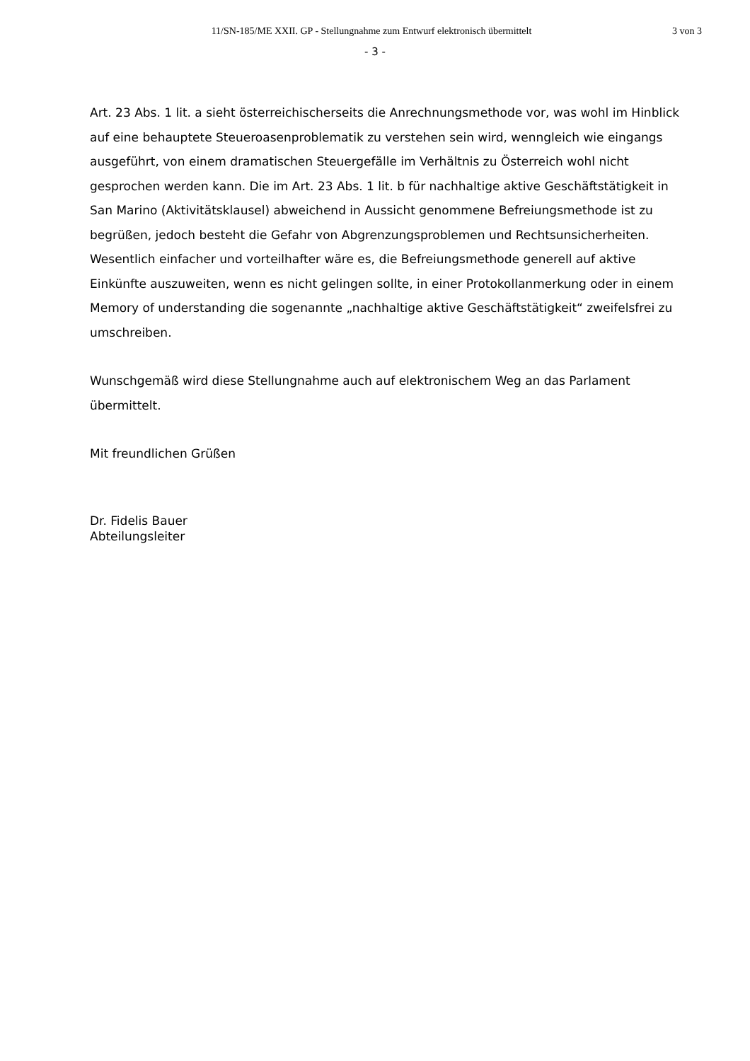11/SN-185/ME XXII. GP - Stellungnahme zum Entwurf elektronisch übermittelt
3 von 3
- 3 -
Art. 23 Abs. 1 lit. a sieht österreichischerseits die Anrechnungsmethode vor, was wohl im Hinblick auf eine behauptete Steueroasenproblematik zu verstehen sein wird, wenngleich wie eingangs ausgeführt, von einem dramatischen Steuergefälle im Verhältnis zu Österreich wohl nicht gesprochen werden kann. Die im Art. 23 Abs. 1 lit. b für nachhaltige aktive Geschäftstätigkeit in San Marino (Aktivitätsklausel) abweichend in Aussicht genommene Befreiungsmethode ist zu begrüßen, jedoch besteht die Gefahr von Abgrenzungsproblemen und Rechtsunsicherheiten. Wesentlich einfacher und vorteilhafter wäre es, die Befreiungsmethode generell auf aktive Einkünfte auszuweiten, wenn es nicht gelingen sollte, in einer Protokollanmerkung oder in einem Memory of understanding die sogenannte „nachhaltige aktive Geschäftstätigkeit“ zweifelsfrei zu umschreiben.
Wunschgemäß wird diese Stellungnahme auch auf elektronischem Weg an das Parlament übermittelt.
Mit freundlichen Grüßen
Dr. Fidelis Bauer
Abteilungsleiter